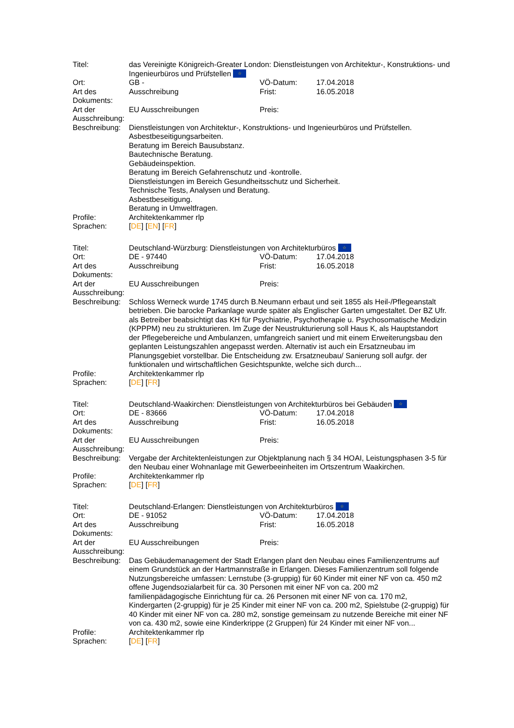| Titel: | das Vereinigte Königreich-Greater London: Dienstleistungen von Architektur-, Konstruktions- und Ingenieurbüros und Prüfstellen ☆ | | |
| Ort: | GB - | VÖ-Datum: | 17.04.2018 |
| Art des Dokuments: | Ausschreibung | Frist: | 16.05.2018 |
| Art der Ausschreibung: | EU Ausschreibungen | Preis: | |
| Beschreibung: | Dienstleistungen von Architektur-, Konstruktions- und Ingenieurbüros und Prüfstellen. Asbestbeseitigungsarbeiten. Beratung im Bereich Bausubstanz. Bautechnische Beratung. Gebäudeinspektion. Beratung im Bereich Gefahrenschutz und -kontrolle. Dienstleistungen im Bereich Gesundheitsschutz und Sicherheit. Technische Tests, Analysen und Beratung. Asbestbeseitigung. Beratung in Umweltfragen. | | |
| Profile: | Architektenkammer rlp | | |
| Sprachen: | [ DE ] [ EN ] [ FR ] | | |
| Titel: | Deutschland-Würzburg: Dienstleistungen von Architekturbüros ☆ | | |
| Ort: | DE - 97440 | VÖ-Datum: | 17.04.2018 |
| Art des Dokuments: | Ausschreibung | Frist: | 16.05.2018 |
| Art der Ausschreibung: | EU Ausschreibungen | Preis: | |
| Beschreibung: | Schloss Werneck wurde 1745 durch B.Neumann erbaut und seit 1855 als Heil-/Pflegeanstalt betrieben. Die barocke Parkanlage wurde später als Englischer Garten umgestaltet. Der BZ Ufr. als Betreiber beabsichtigt das KH für Psychiatrie, Psychotherapie u. Psychosomatische Medizin (KPPPM) neu zu strukturieren. Im Zuge der Neustrukturierung soll Haus K, als Hauptstandort der Pflegebereiche und Ambulanzen, umfangreich saniert und mit einem Erweiterungsbau den geplanten Leistungszahlen angepasst werden. Alternativ ist auch ein Ersatzneubau im Planungsgebiet vorstellbar. Die Entscheidung zw. Ersatzneubau/ Sanierung soll aufgr. der funktionalen und wirtschaftlichen Gesichtspunkte, welche sich durch... | | |
| Profile: | Architektenkammer rlp | | |
| Sprachen: | [ DE ] [ FR ] | | |
| Titel: | Deutschland-Waakirchen: Dienstleistungen von Architekturbüros bei Gebäuden ☆ | | |
| Ort: | DE - 83666 | VÖ-Datum: | 17.04.2018 |
| Art des Dokuments: | Ausschreibung | Frist: | 16.05.2018 |
| Art der Ausschreibung: | EU Ausschreibungen | Preis: | |
| Beschreibung: | Vergabe der Architektenleistungen zur Objektplanung nach § 34 HOAI, Leistungsphasen 3-5 für den Neubau einer Wohnanlage mit Gewerbeeinheiten im Ortszentrum Waakirchen. | | |
| Profile: | Architektenkammer rlp | | |
| Sprachen: | [ DE ] [ FR ] | | |
| Titel: | Deutschland-Erlangen: Dienstleistungen von Architekturbüros ☆ | | |
| Ort: | DE - 91052 | VÖ-Datum: | 17.04.2018 |
| Art des Dokuments: | Ausschreibung | Frist: | 16.05.2018 |
| Art der Ausschreibung: | EU Ausschreibungen | Preis: | |
| Beschreibung: | Das Gebäudemanagement der Stadt Erlangen plant den Neubau eines Familienzentrums auf einem Grundstück an der Hartmannstraße in Erlangen. Dieses Familienzentrum soll folgende Nutzungsbereiche umfassen: Lernstube (3-gruppig) für 60 Kinder mit einer NF von ca. 450 m2 offene Jugendsozialarbeit für ca. 30 Personen mit einer NF von ca. 200 m2 familienpädagogische Einrichtung für ca. 26 Personen mit einer NF von ca. 170 m2, Kindergarten (2-gruppig) für je 25 Kinder mit einer NF von ca. 200 m2, Spielstube (2-gruppig) für 40 Kinder mit einer NF von ca. 280 m2, sonstige gemeinsam zu nutzende Bereiche mit einer NF von ca. 430 m2, sowie eine Kinderkrippe (2 Gruppen) für 24 Kinder mit einer NF von... | | |
| Profile: | Architektenkammer rlp | | |
| Sprachen: | [ DE ] [ FR ] | | |